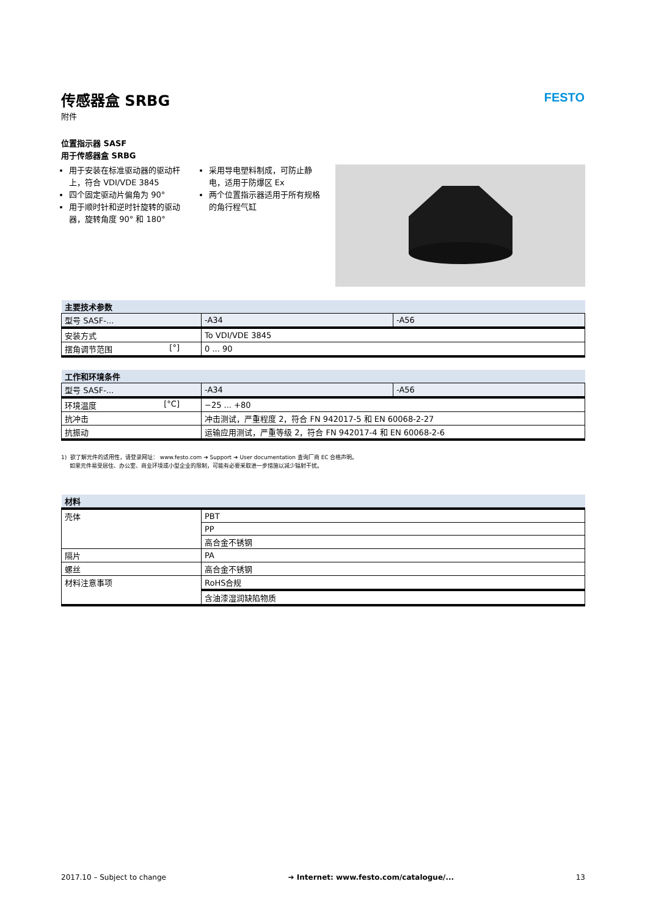传感器盒 SRBG
附件
位置指示器 SASF
用于传感器盒 SRBG
用于安装在标准驱动器的驱动杆上，符合 VDI/VDE 3845
四个固定驱动片偏角为 90°
用于顺时针和逆时针旋转的驱动器，旋转角度 90° 和 180°
采用导电塑料制成，可防止静电，适用于防爆区 Ex
两个位置指示器适用于所有规格的角行程气缸
| 主要技术参数 | | |
| 型号 SASF-... | -A34 | -A56 |
| 安装方式 | To VDI/VDE 3845 | |
| 摆角调节范围 [°] | 0 ... 90 | |
| 工作和环境条件 | | |
| 型号 SASF-... | -A34 | -A56 |
| 环境温度 [°C] | −25 ... +80 | |
| 抗冲击 | 冲击测试，严重程度 2，符合 FN 942017-5 和 EN 60068-2-27 | |
| 抗振动 | 运输应用测试，严重等级 2，符合 FN 942017-4 和 EN 60068-2-6 | |
1) 欲了解元件的适用性，请登录网址： www.festo.com ➔ Support ➔ User documentation 查询厂商 EC 合格声明。
如果元件易受居住、办公室、商业环境或小型企业的限制，可能有必要采取进一步措施以减少辐射干扰。
| 材料 | |
| 壳体 | PBT |
| | PP |
| | 高合金不锈钢 |
| 隔片 | PA |
| 螺丝 | 高合金不锈钢 |
| 材料注意事项 | RoHS合规 |
| | 含油漆湿润缺陷物质 |
FESTO
2017.10 – Subject to change ➔ Internet: www.festo.com/catalogue/... 13